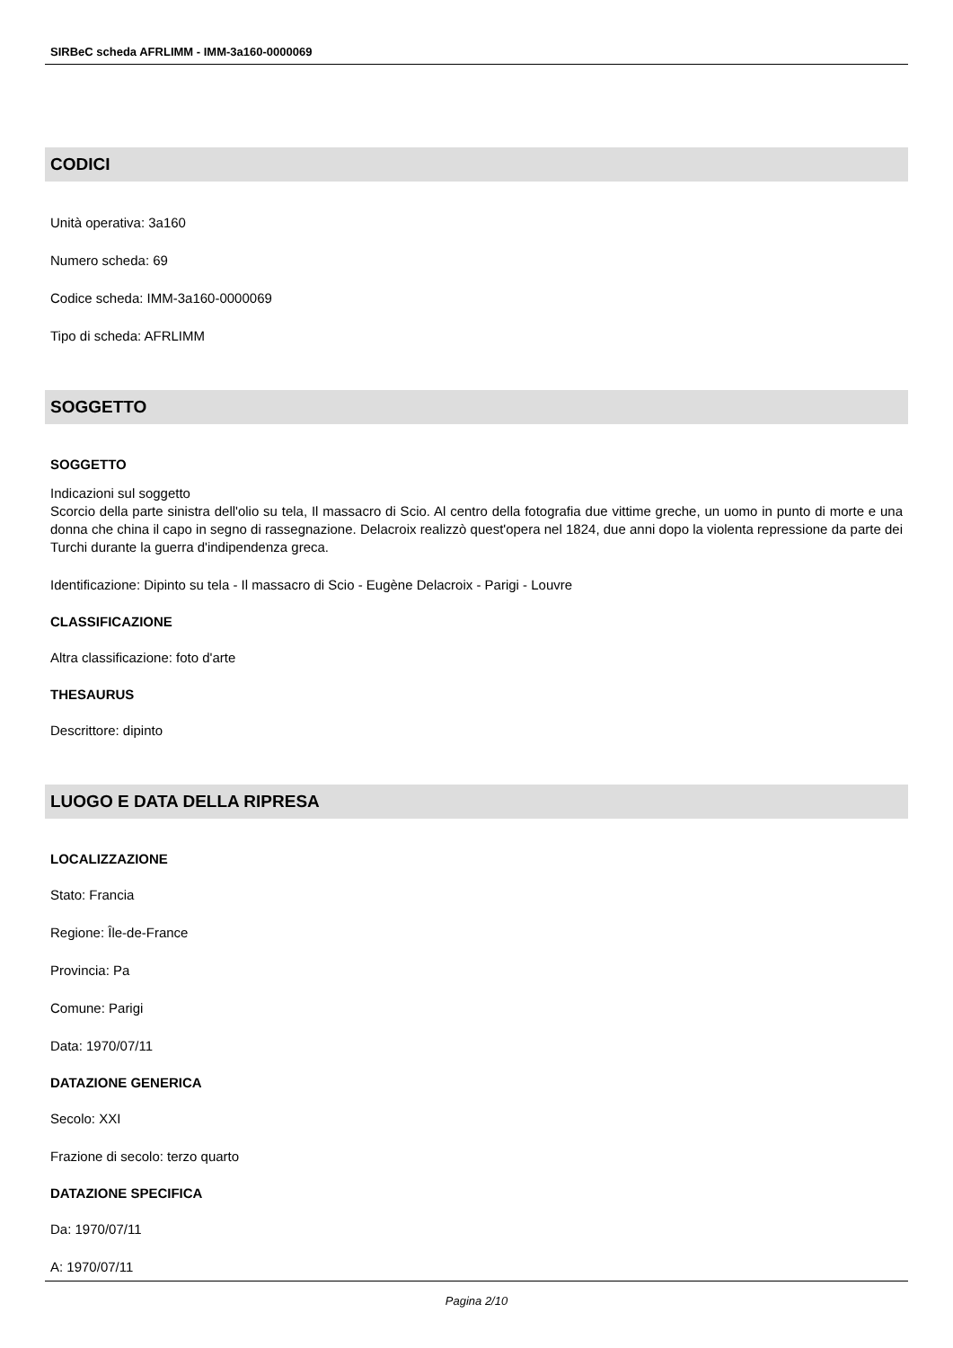SIRBeC scheda AFRLIMM - IMM-3a160-0000069
CODICI
Unità operativa: 3a160
Numero scheda: 69
Codice scheda: IMM-3a160-0000069
Tipo di scheda: AFRLIMM
SOGGETTO
SOGGETTO
Indicazioni sul soggetto
Scorcio della parte sinistra dell'olio su tela, Il massacro di Scio. Al centro della fotografia due vittime greche, un uomo in punto di morte e una donna che china il capo in segno di rassegnazione. Delacroix realizzò quest'opera nel 1824, due anni dopo la violenta repressione da parte dei Turchi durante la guerra d'indipendenza greca.
Identificazione: Dipinto su tela - Il massacro di Scio - Eugène Delacroix - Parigi - Louvre
CLASSIFICAZIONE
Altra classificazione: foto d'arte
THESAURUS
Descrittore: dipinto
LUOGO E DATA DELLA RIPRESA
LOCALIZZAZIONE
Stato: Francia
Regione: Île-de-France
Provincia: Pa
Comune: Parigi
Data: 1970/07/11
DATAZIONE GENERICA
Secolo: XXI
Frazione di secolo: terzo quarto
DATAZIONE SPECIFICA
Da: 1970/07/11
A: 1970/07/11
Pagina 2/10